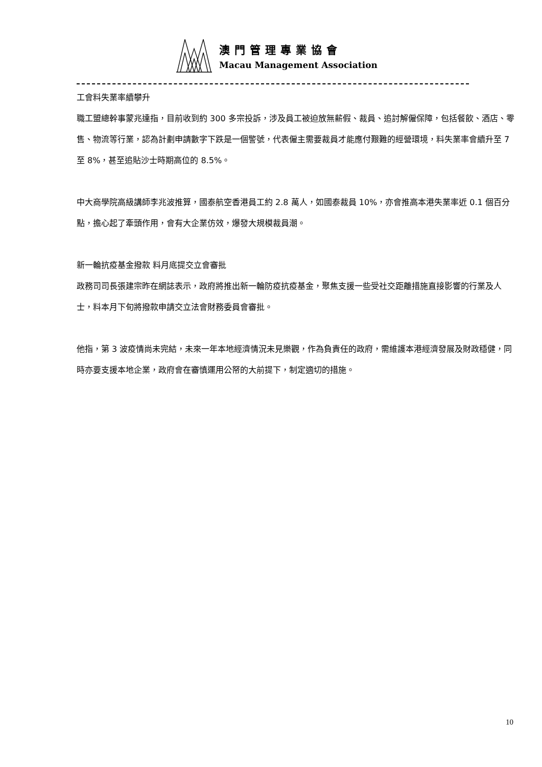澳門管理專業協會
Macau Management Association
工會料失業率續攀升
職工盟總幹事蒙兆達指，目前收到約 300 多宗投訴，涉及員工被迫放無薪假、裁員、追討解僱保障，包括餐飲、酒店、零售、物流等行業，認為計劃申請數字下跌是一個警號，代表僱主需要裁員才能應付艱難的經營環境，料失業率會續升至 7 至 8%，甚至追貼沙士時期高位的 8.5%。
中大商學院高級講師李兆波推算，國泰航空香港員工約 2.8 萬人，如國泰裁員 10%，亦會推高本港失業率近 0.1 個百分點，擔心起了牽頭作用，會有大企業仿效，爆發大規模裁員潮。
新一輪抗疫基金撥款 料月底提交立會審批
政務司司長張建宗昨在網誌表示，政府將推出新一輪防疫抗疫基金，聚焦支援一些受社交距離措施直接影響的行業及人士，料本月下旬將撥款申請交立法會財務委員會審批。
他指，第 3 波疫情尚未完結，未來一年本地經濟情況未見樂觀，作為負責任的政府，需維護本港經濟發展及財政穩健，同時亦要支援本地企業，政府會在審慎運用公帑的大前提下，制定適切的措施。
10